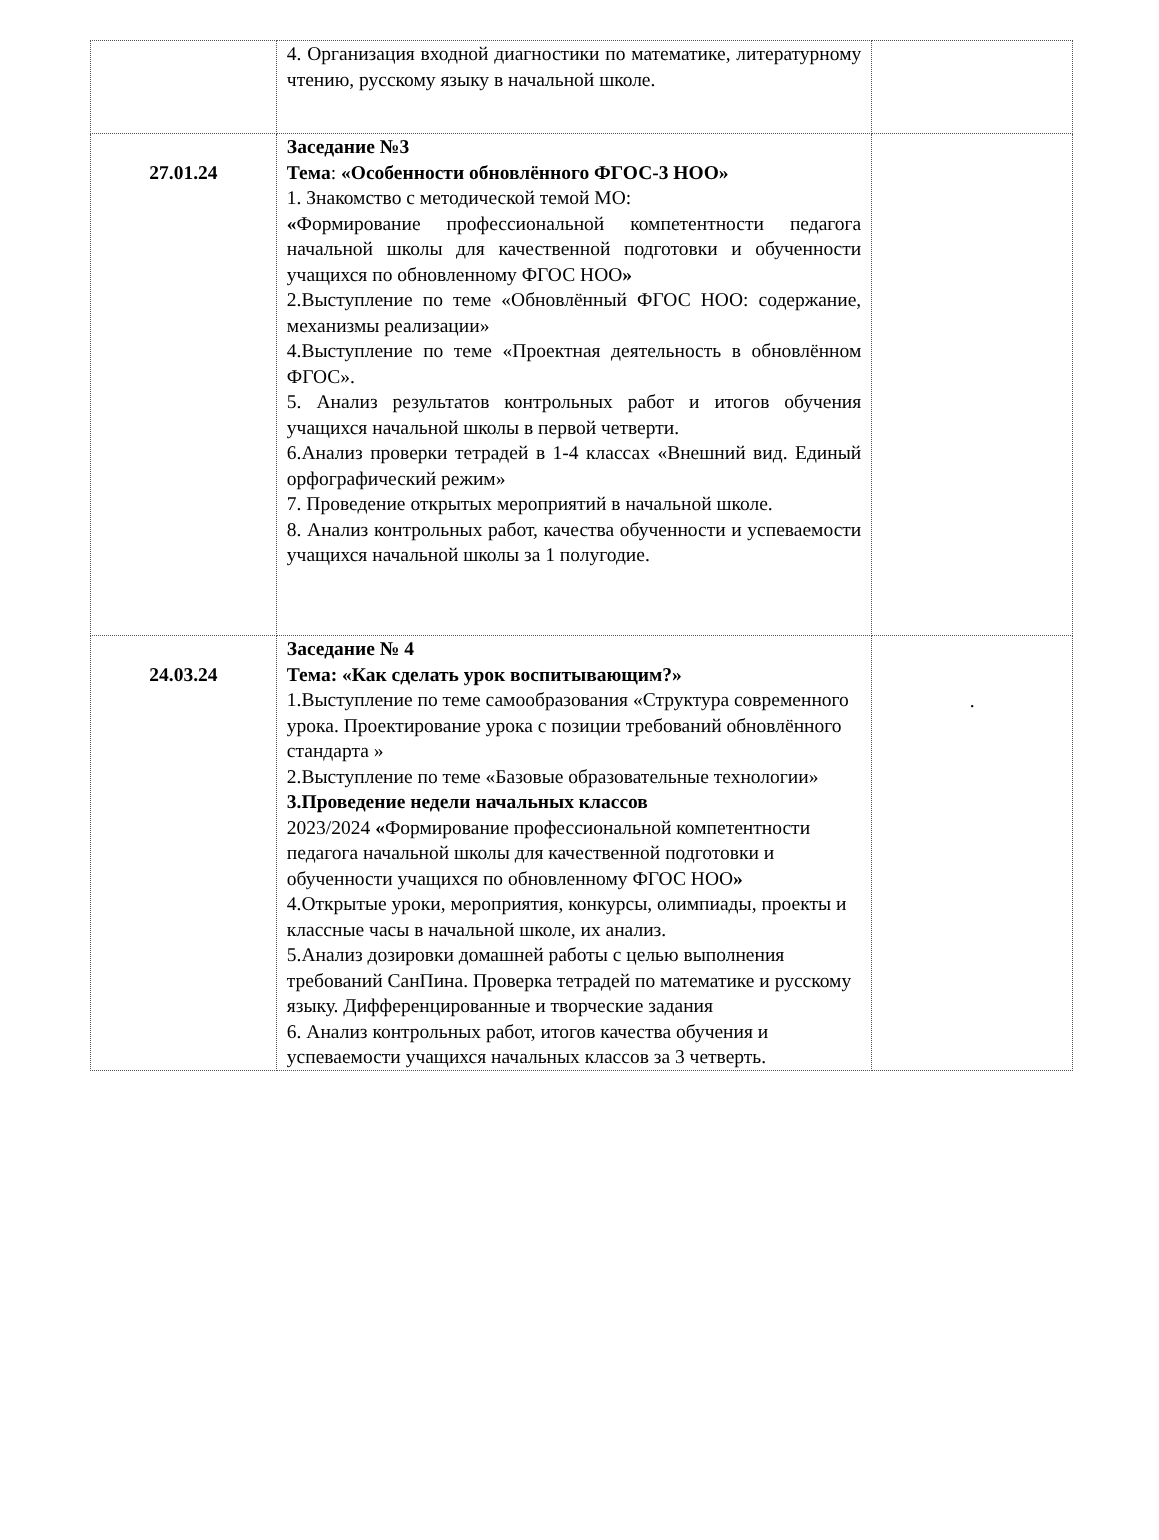| | 4. Организация входной диагностики по математике, литературному чтению, русскому языку в начальной школе. | |
| 27.01.24 | Заседание №3 Тема : «Особенности обновлённого ФГОС-3 НОО» 1. Знакомство с методической темой МО: « Формирование профессиональной компетентности педагога начальной школы для качественной подготовки и обученности учащихся по обновленному ФГОС НОО » 2.Выступление по теме «Обновлённый ФГОС НОО: содержание, механизмы реализации» 4.Выступление по теме «Проектная деятельность в обновлённом ФГОС». 5. Анализ результатов контрольных работ и итогов обучения учащихся начальной школы в первой четверти. 6.Анализ проверки тетрадей в 1-4 классах «Внешний вид. Единый орфографический режим» 7. Проведение открытых мероприятий в начальной школе. 8. Анализ контрольных работ, качества обученности и успеваемости учащихся начальной школы за 1 полугодие. | |
| 24.03.24 | Заседание № 4 Тема: «Как сделать урок воспитывающим?» 1.Выступление по теме самообразования «Структура современного урока. Проектирование урока с позиции требований обновлённого стандарта » 2.Выступление по теме «Базовые образовательные технологии» 3.Проведение недели начальных классов 2023/2024 « Формирование профессиональной компетентности педагога начальной школы для качественной подготовки и обученности учащихся по обновленному ФГОС НОО » 4.Открытые уроки, мероприятия, конкурсы, олимпиады, проекты и классные часы в начальной школе, их анализ. 5.Анализ дозировки домашней работы с целью выполнения требований СанПина. Проверка тетрадей по математике и русскому языку. Дифференцированные и творческие задания 6. Анализ контрольных работ, итогов качества обучения и успеваемости учащихся начальных классов за 3 четверть. | . |